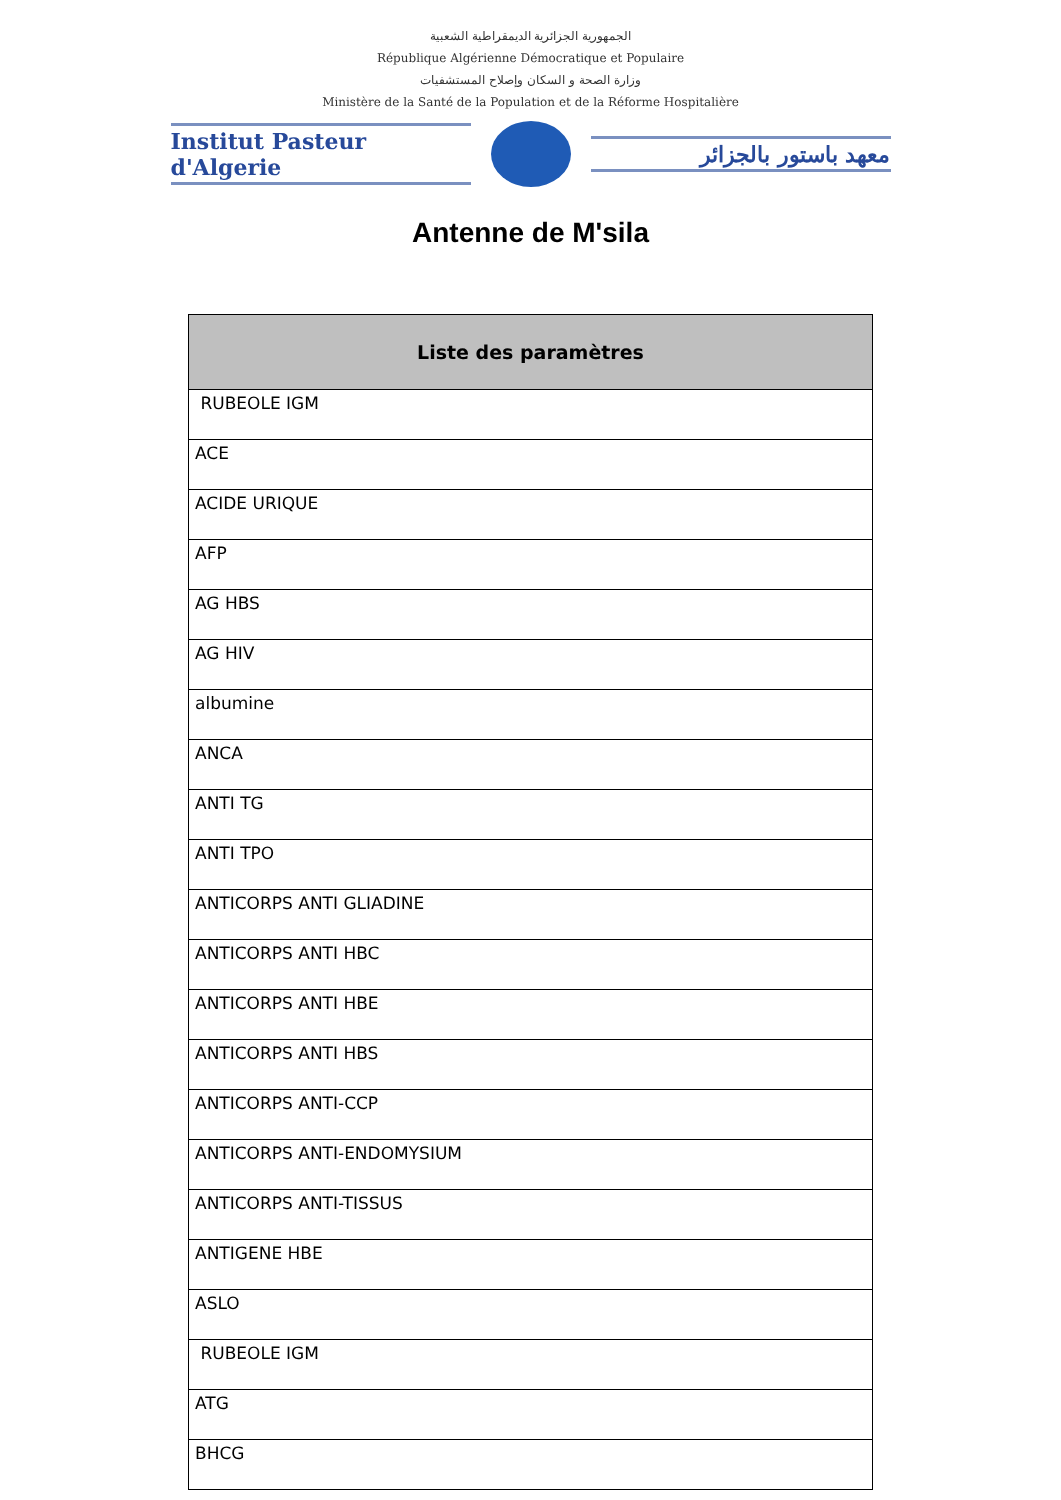الجمهورية الجزائرية الديمقراطية الشعبية
République Algérienne Démocratique et Populaire
وزارة الصحة و السكان وإصلاح المستشفيات
Ministère de la Santé de la Population et de la Réforme Hospitalière
Institut Pasteur d'Algerie
معهد باستور بالجزائر
Antenne de M'sila
| Liste des paramètres |
| --- |
| RUBEOLE IGM |
| ACE |
| ACIDE URIQUE |
| AFP |
| AG HBS |
| AG HIV |
| albumine |
| ANCA |
| ANTI TG |
| ANTI TPO |
| ANTICORPS ANTI GLIADINE |
| ANTICORPS ANTI HBC |
| ANTICORPS ANTI HBE |
| ANTICORPS ANTI HBS |
| ANTICORPS ANTI-CCP |
| ANTICORPS ANTI-ENDOMYSIUM |
| ANTICORPS ANTI-TISSUS |
| ANTIGENE HBE |
| ASLO |
| RUBEOLE IGM |
| ATG |
| BHCG |